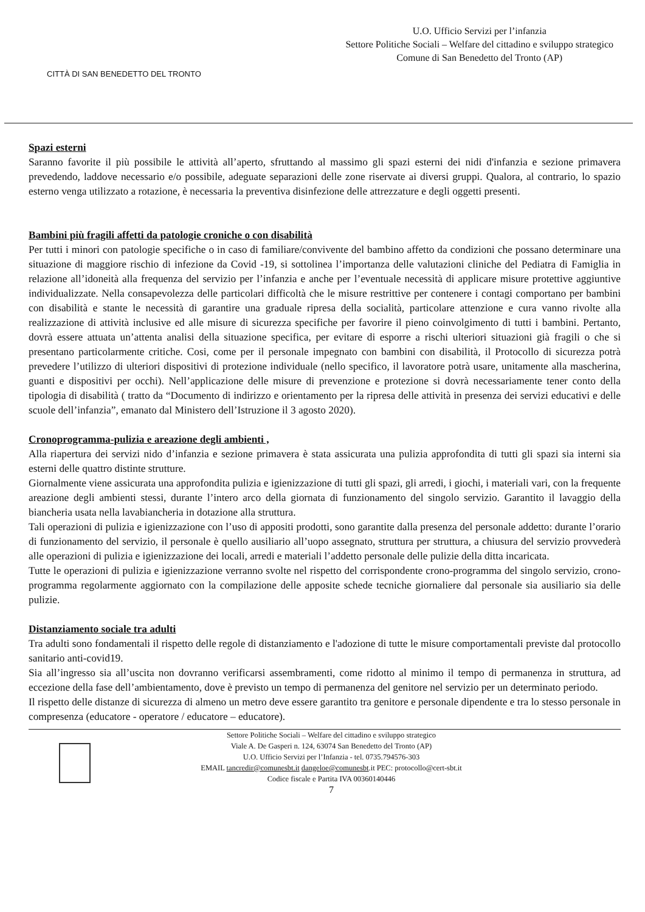CITTÀ DI SAN BENEDETTO DEL TRONTO
U.O. Ufficio Servizi per l’infanzia
Settore Politiche Sociali – Welfare del cittadino e sviluppo strategico
Comune di San Benedetto del Tronto (AP)
Spazi esterni
Saranno favorite il più possibile le attività all’aperto, sfruttando al massimo gli spazi esterni dei nidi d'infanzia e sezione primavera prevedendo, laddove necessario e/o possibile, adeguate separazioni delle zone riservate ai diversi gruppi. Qualora, al contrario, lo spazio esterno venga utilizzato a rotazione, è necessaria la preventiva disinfezione delle attrezzature e degli oggetti presenti.
Bambini più fragili affetti da patologie croniche o con disabilità
Per tutti i minori con patologie specifiche o in caso di familiare/convivente del bambino affetto da condizioni che possano determinare una situazione di maggiore rischio di infezione da Covid -19, si sottolinea l’importanza delle valutazioni cliniche del Pediatra di Famiglia in relazione all’idoneità alla frequenza del servizio per l’infanzia e anche per l’eventuale necessità di applicare misure protettive aggiuntive individualizzate. Nella consapevolezza delle particolari difficoltà che le misure restrittive per contenere i contagi comportano per bambini con disabilità e stante le necessità di garantire una graduale ripresa della socialità, particolare attenzione e cura vanno rivolte alla realizzazione di attività inclusive ed alle misure di sicurezza specifiche per favorire il pieno coinvolgimento di tutti i bambini. Pertanto, dovrà essere attuata un’attenta analisi della situazione specifica, per evitare di esporre a rischi ulteriori situazioni già fragili o che si presentano particolarmente critiche. Cosi, come per il personale impegnato con bambini con disabilità, il Protocollo di sicurezza potrà prevedere l’utilizzo di ulteriori dispositivi di protezione individuale (nello specifico, il lavoratore potrà usare, unitamente alla mascherina, guanti e dispositivi per occhi). Nell’applicazione delle misure di prevenzione e protezione si dovrà necessariamente tener conto della tipologia di disabilità ( tratto da “Documento di indirizzo e orientamento per la ripresa delle attività in presenza dei servizi educativi e delle scuole dell’infanzia”, emanato dal Ministero dell’Istruzione il 3 agosto 2020).
Cronoprogramma-pulizia e areazione degli ambienti ,
Alla riapertura dei servizi nido d’infanzia e sezione primavera è stata assicurata una pulizia approfondita di tutti gli spazi sia interni sia esterni delle quattro distinte strutture.
Giornalmente viene assicurata una approfondita pulizia e igienizzazione di tutti gli spazi, gli arredi, i giochi, i materiali vari, con la frequente areazione degli ambienti stessi, durante l’intero arco della giornata di funzionamento del singolo servizio. Garantito il lavaggio della biancheria usata nella lavabiancheria in dotazione alla struttura.
Tali operazioni di pulizia e igienizzazione con l’uso di appositi prodotti, sono garantite dalla presenza del personale addetto: durante l’orario di funzionamento del servizio, il personale è quello ausiliario all’uopo assegnato, struttura per struttura, a chiusura del servizio provvederà alle operazioni di pulizia e igienizzazione dei locali, arredi e materiali l’addetto personale delle pulizie della ditta incaricata.
Tutte le operazioni di pulizia e igienizzazione verranno svolte nel rispetto del corrispondente crono-programma del singolo servizio, crono-programma regolarmente aggiornato con la compilazione delle apposite schede tecniche giornaliere dal personale sia ausiliario sia delle pulizie.
Distanziamento sociale tra adulti
Tra adulti sono fondamentali il rispetto delle regole di distanziamento e l'adozione di tutte le misure comportamentali previste dal protocollo sanitario anti-covid19.
Sia all’ingresso sia all’uscita non dovranno verificarsi assembramenti, come ridotto al minimo il tempo di permanenza in struttura, ad eccezione della fase dell’ambientamento, dove è previsto un tempo di permanenza del genitore nel servizio per un determinato periodo.
Il rispetto delle distanze di sicurezza di almeno un metro deve essere garantito tra genitore e personale dipendente e tra lo stesso personale in compresenza (educatore - operatore / educatore – educatore).
Settore Politiche Sociali – Welfare del cittadino e sviluppo strategico
Viale A. De Gasperi n. 124, 63074 San Benedetto del Tronto (AP)
U.O. Ufficio Servizi per l’Infanzia - tel. 0735.794576-303
EMAIL tancredir@comunesbt.it dangeloe@comunesbt.it PEC: protocollo@cert-sbt.it
Codice fiscale e Partita IVA 00360140446
7